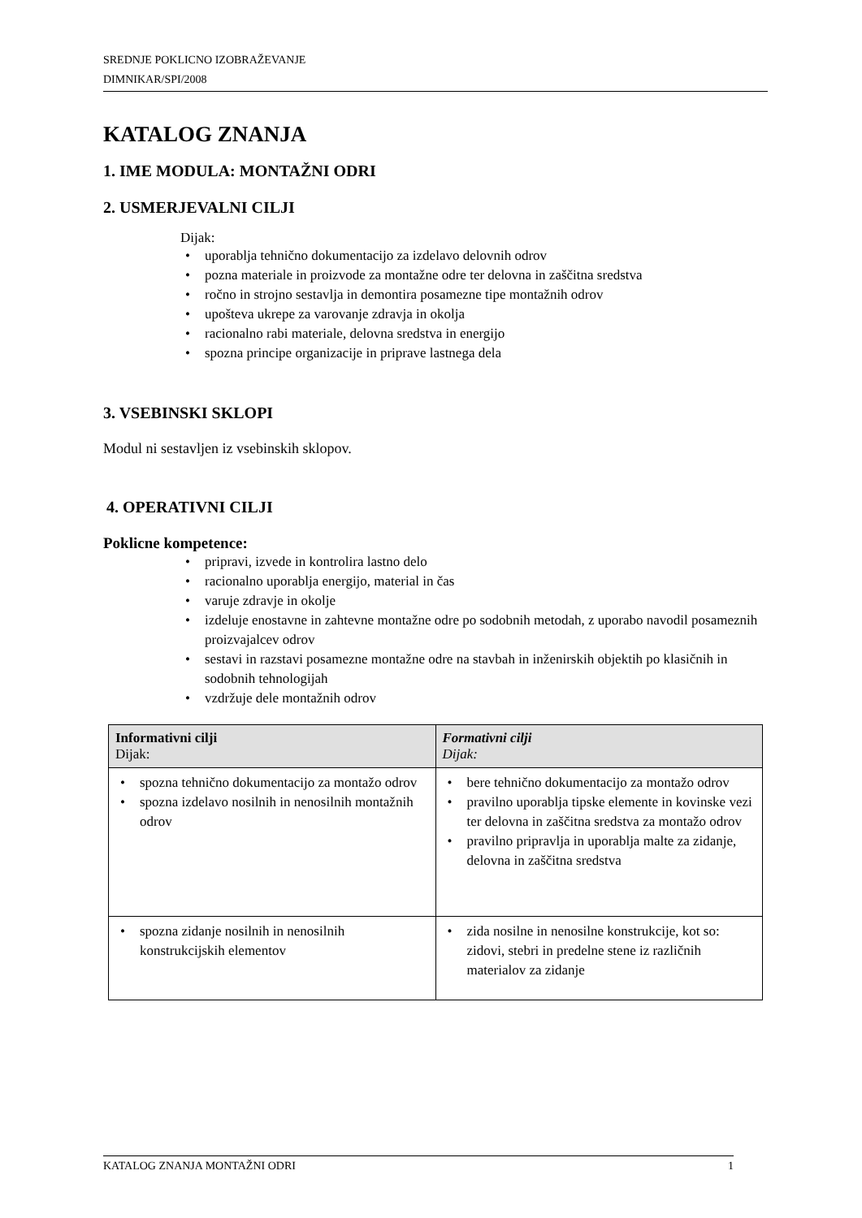SREDNJE POKLICNO IZOBRAŽEVANJE
DIMNIKAR/SPI/2008
KATALOG ZNANJA
1. IME MODULA: MONTAŽNI ODRI
2. USMERJEVALNI CILJI
Dijak:
• uporablja tehnično dokumentacijo za izdelavo delovnih odrov
• pozna materiale in proizvode za montažne odre ter delovna in zaščitna sredstva
• ročno in strojno sestavlja in demontira posamezne tipe montažnih odrov
• upošteva ukrepe za varovanje zdravja in okolja
• racionalno rabi materiale, delovna sredstva in energijo
• spozna principe organizacije in priprave lastnega dela
3. VSEBINSKI SKLOPI
Modul ni sestavljen iz vsebinskih sklopov.
4. OPERATIVNI CILJI
Poklicne kompetence:
• pripravi, izvede in kontrolira lastno delo
• racionalno uporablja energijo, material in čas
• varuje zdravje in okolje
• izdeluje enostavne in zahtevne montažne odre po sodobnih metodah, z uporabo navodil posameznih proizvajalcev odrov
• sestavi in razstavi posamezne montažne odre na stavbah in inženirskih objektih po klasičnih in sodobnih tehnologijah
• vzdržuje dele montažnih odrov
| Informativni cilji Dijak: | Formativni cilji Dijak: |
| --- | --- |
| • spozna tehnično dokumentacijo za montažo odrov • spozna izdelavo nosilnih in nenosilnih montažnih odrov | • bere tehnično dokumentacijo za montažo odrov • pravilno uporablja tipske elemente in kovinske vezi ter delovna in zaščitna sredstva za montažo odrov • pravilno pripravlja in uporablja malte za zidanje, delovna in zaščitna sredstva |
| • spozna zidanje nosilnih in nenosilnih konstrukcijskih elementov | • zida nosilne in nenosilne konstrukcije, kot so: zidovi, stebri in predelne stene iz različnih materialov za zidanje |
KATALOG ZNANJA MONTAŽNI ODRI 1